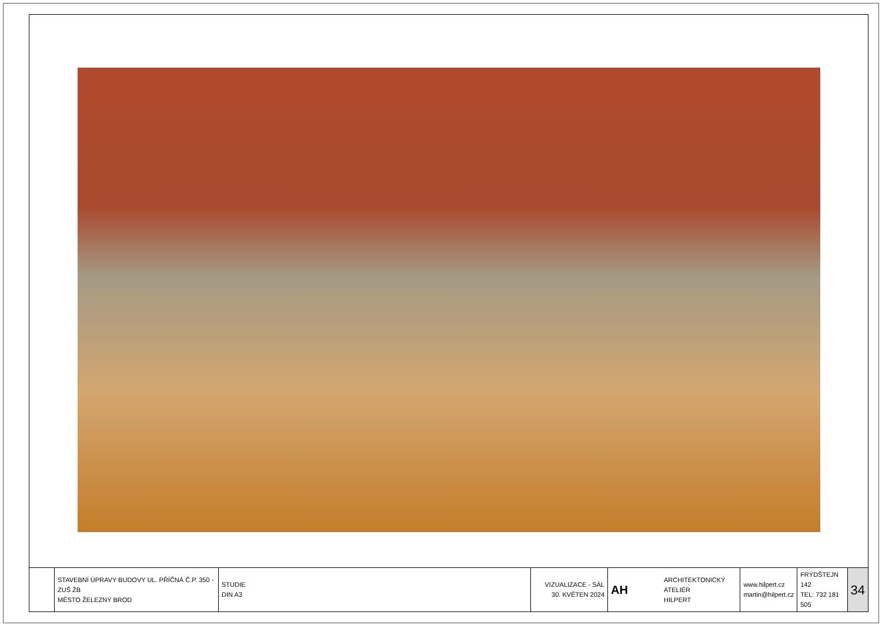| | STAVEBNÍ ÚPRAVY BUDOVY UL. PŘÍČNÁ Č.P. 350 - ZUŠ ŽB MĚSTO ŽELEZNÝ BROD | STUDIE DIN A3 | VIZUALIZACE - SÁL 30. KVĚTEN 2024 | AH | ARCHITEKTONICKÝ ATELIÉR HILPERT | www.hilpert.cz martin@hilpert.cz | FRÝDŠTEJN 142 TEL: 732 181 505 | 34 |